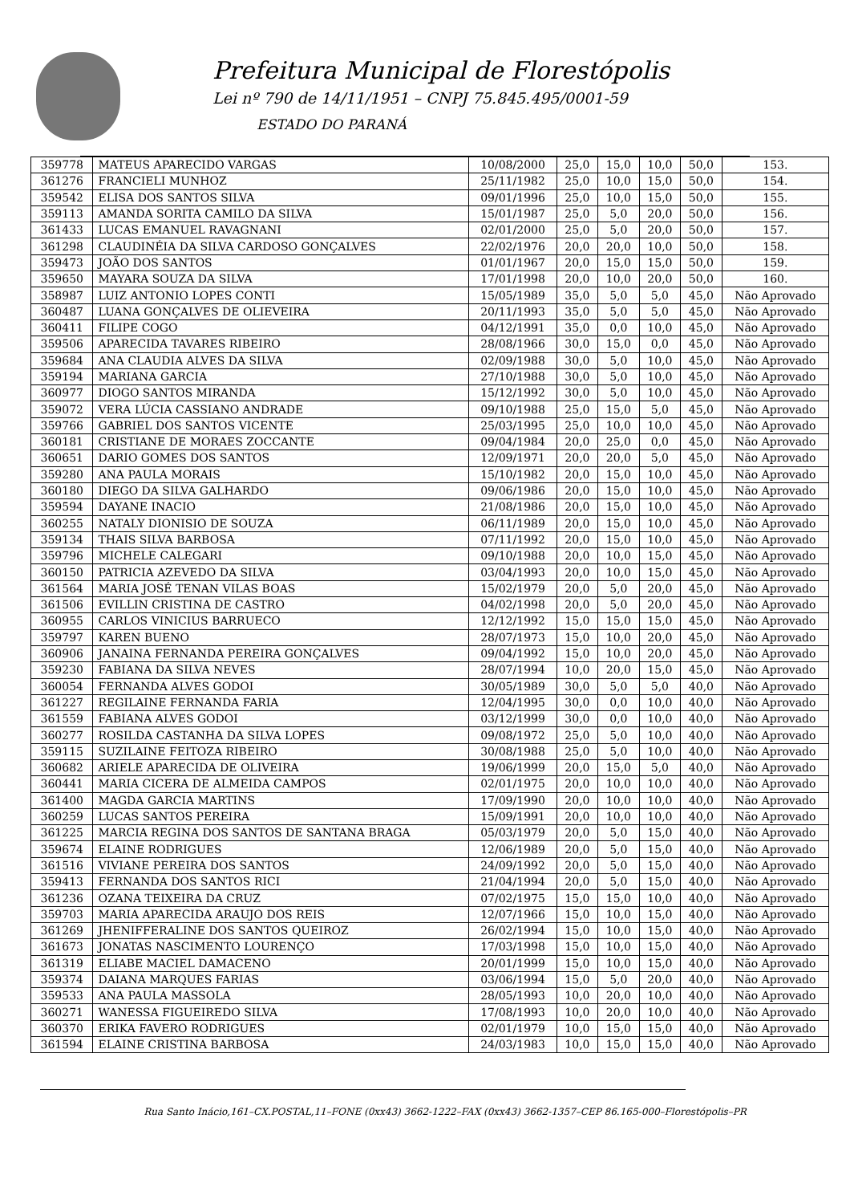Prefeitura Municipal de Florestópolis
Lei nº 790 de 14/11/1951 – CNPJ 75.845.495/0001-59
ESTADO DO PARANÁ
| 359778 | MATEUS APARECIDO VARGAS | 10/08/2000 | 25,0 | 15,0 | 10,0 | 50,0 | 153. |
| 361276 | FRANCIELI MUNHOZ | 25/11/1982 | 25,0 | 10,0 | 15,0 | 50,0 | 154. |
| 359542 | ELISA DOS SANTOS SILVA | 09/01/1996 | 25,0 | 10,0 | 15,0 | 50,0 | 155. |
| 359113 | AMANDA SORITA CAMILO DA SILVA | 15/01/1987 | 25,0 | 5,0 | 20,0 | 50,0 | 156. |
| 361433 | LUCAS EMANUEL RAVAGNANI | 02/01/2000 | 25,0 | 5,0 | 20,0 | 50,0 | 157. |
| 361298 | CLAUDINÉIA DA SILVA CARDOSO GONÇALVES | 22/02/1976 | 20,0 | 20,0 | 10,0 | 50,0 | 158. |
| 359473 | JOÃO DOS SANTOS | 01/01/1967 | 20,0 | 15,0 | 15,0 | 50,0 | 159. |
| 359650 | MAYARA SOUZA DA SILVA | 17/01/1998 | 20,0 | 10,0 | 20,0 | 50,0 | 160. |
| 358987 | LUIZ ANTONIO LOPES CONTI | 15/05/1989 | 35,0 | 5,0 | 5,0 | 45,0 | Não Aprovado |
| 360487 | LUANA GONÇALVES DE OLIEVEIRA | 20/11/1993 | 35,0 | 5,0 | 5,0 | 45,0 | Não Aprovado |
| 360411 | FILIPE COGO | 04/12/1991 | 35,0 | 0,0 | 10,0 | 45,0 | Não Aprovado |
| 359506 | APARECIDA TAVARES RIBEIRO | 28/08/1966 | 30,0 | 15,0 | 0,0 | 45,0 | Não Aprovado |
| 359684 | ANA CLAUDIA ALVES DA SILVA | 02/09/1988 | 30,0 | 5,0 | 10,0 | 45,0 | Não Aprovado |
| 359194 | MARIANA GARCIA | 27/10/1988 | 30,0 | 5,0 | 10,0 | 45,0 | Não Aprovado |
| 360977 | DIOGO SANTOS MIRANDA | 15/12/1992 | 30,0 | 5,0 | 10,0 | 45,0 | Não Aprovado |
| 359072 | VERA LÚCIA CASSIANO ANDRADE | 09/10/1988 | 25,0 | 15,0 | 5,0 | 45,0 | Não Aprovado |
| 359766 | GABRIEL DOS SANTOS VICENTE | 25/03/1995 | 25,0 | 10,0 | 10,0 | 45,0 | Não Aprovado |
| 360181 | CRISTIANE DE MORAES ZOCCANTE | 09/04/1984 | 20,0 | 25,0 | 0,0 | 45,0 | Não Aprovado |
| 360651 | DARIO GOMES DOS SANTOS | 12/09/1971 | 20,0 | 20,0 | 5,0 | 45,0 | Não Aprovado |
| 359280 | ANA PAULA MORAIS | 15/10/1982 | 20,0 | 15,0 | 10,0 | 45,0 | Não Aprovado |
| 360180 | DIEGO DA SILVA GALHARDO | 09/06/1986 | 20,0 | 15,0 | 10,0 | 45,0 | Não Aprovado |
| 359594 | DAYANE INACIO | 21/08/1986 | 20,0 | 15,0 | 10,0 | 45,0 | Não Aprovado |
| 360255 | NATALY DIONISIO DE SOUZA | 06/11/1989 | 20,0 | 15,0 | 10,0 | 45,0 | Não Aprovado |
| 359134 | THAIS SILVA BARBOSA | 07/11/1992 | 20,0 | 15,0 | 10,0 | 45,0 | Não Aprovado |
| 359796 | MICHELE CALEGARI | 09/10/1988 | 20,0 | 10,0 | 15,0 | 45,0 | Não Aprovado |
| 360150 | PATRICIA AZEVEDO DA SILVA | 03/04/1993 | 20,0 | 10,0 | 15,0 | 45,0 | Não Aprovado |
| 361564 | MARIA JOSÉ TENAN VILAS BOAS | 15/02/1979 | 20,0 | 5,0 | 20,0 | 45,0 | Não Aprovado |
| 361506 | EVILLIN CRISTINA DE CASTRO | 04/02/1998 | 20,0 | 5,0 | 20,0 | 45,0 | Não Aprovado |
| 360955 | CARLOS VINICIUS BARRUECO | 12/12/1992 | 15,0 | 15,0 | 15,0 | 45,0 | Não Aprovado |
| 359797 | KAREN BUENO | 28/07/1973 | 15,0 | 10,0 | 20,0 | 45,0 | Não Aprovado |
| 360906 | JANAINA FERNANDA PEREIRA GONÇALVES | 09/04/1992 | 15,0 | 10,0 | 20,0 | 45,0 | Não Aprovado |
| 359230 | FABIANA DA SILVA NEVES | 28/07/1994 | 10,0 | 20,0 | 15,0 | 45,0 | Não Aprovado |
| 360054 | FERNANDA ALVES GODOI | 30/05/1989 | 30,0 | 5,0 | 5,0 | 40,0 | Não Aprovado |
| 361227 | REGILAINE FERNANDA FARIA | 12/04/1995 | 30,0 | 0,0 | 10,0 | 40,0 | Não Aprovado |
| 361559 | FABIANA ALVES GODOI | 03/12/1999 | 30,0 | 0,0 | 10,0 | 40,0 | Não Aprovado |
| 360277 | ROSILDA CASTANHA DA SILVA LOPES | 09/08/1972 | 25,0 | 5,0 | 10,0 | 40,0 | Não Aprovado |
| 359115 | SUZILAINE FEITOZA RIBEIRO | 30/08/1988 | 25,0 | 5,0 | 10,0 | 40,0 | Não Aprovado |
| 360682 | ARIELE APARECIDA DE OLIVEIRA | 19/06/1999 | 20,0 | 15,0 | 5,0 | 40,0 | Não Aprovado |
| 360441 | MARIA CICERA DE ALMEIDA CAMPOS | 02/01/1975 | 20,0 | 10,0 | 10,0 | 40,0 | Não Aprovado |
| 361400 | MAGDA GARCIA MARTINS | 17/09/1990 | 20,0 | 10,0 | 10,0 | 40,0 | Não Aprovado |
| 360259 | LUCAS SANTOS PEREIRA | 15/09/1991 | 20,0 | 10,0 | 10,0 | 40,0 | Não Aprovado |
| 361225 | MARCIA REGINA DOS SANTOS DE SANTANA BRAGA | 05/03/1979 | 20,0 | 5,0 | 15,0 | 40,0 | Não Aprovado |
| 359674 | ELAINE RODRIGUES | 12/06/1989 | 20,0 | 5,0 | 15,0 | 40,0 | Não Aprovado |
| 361516 | VIVIANE PEREIRA DOS SANTOS | 24/09/1992 | 20,0 | 5,0 | 15,0 | 40,0 | Não Aprovado |
| 359413 | FERNANDA DOS SANTOS RICI | 21/04/1994 | 20,0 | 5,0 | 15,0 | 40,0 | Não Aprovado |
| 361236 | OZANA TEIXEIRA DA CRUZ | 07/02/1975 | 15,0 | 15,0 | 10,0 | 40,0 | Não Aprovado |
| 359703 | MARIA APARECIDA ARAUJO DOS REIS | 12/07/1966 | 15,0 | 10,0 | 15,0 | 40,0 | Não Aprovado |
| 361269 | JHENIFFERALINE DOS SANTOS QUEIROZ | 26/02/1994 | 15,0 | 10,0 | 15,0 | 40,0 | Não Aprovado |
| 361673 | JONATAS NASCIMENTO LOURENÇO | 17/03/1998 | 15,0 | 10,0 | 15,0 | 40,0 | Não Aprovado |
| 361319 | ELIABE MACIEL DAMACENO | 20/01/1999 | 15,0 | 10,0 | 15,0 | 40,0 | Não Aprovado |
| 359374 | DAIANA MARQUES FARIAS | 03/06/1994 | 15,0 | 5,0 | 20,0 | 40,0 | Não Aprovado |
| 359533 | ANA PAULA MASSOLA | 28/05/1993 | 10,0 | 20,0 | 10,0 | 40,0 | Não Aprovado |
| 360271 | WANESSA FIGUEIREDO SILVA | 17/08/1993 | 10,0 | 20,0 | 10,0 | 40,0 | Não Aprovado |
| 360370 | ERIKA FAVERO RODRIGUES | 02/01/1979 | 10,0 | 15,0 | 15,0 | 40,0 | Não Aprovado |
| 361594 | ELAINE CRISTINA BARBOSA | 24/03/1983 | 10,0 | 15,0 | 15,0 | 40,0 | Não Aprovado |
Rua Santo Inácio,161–CX.POSTAL,11–FONE (0xx43) 3662-1222–FAX (0xx43) 3662-1357–CEP 86.165-000–Florestópolis–PR